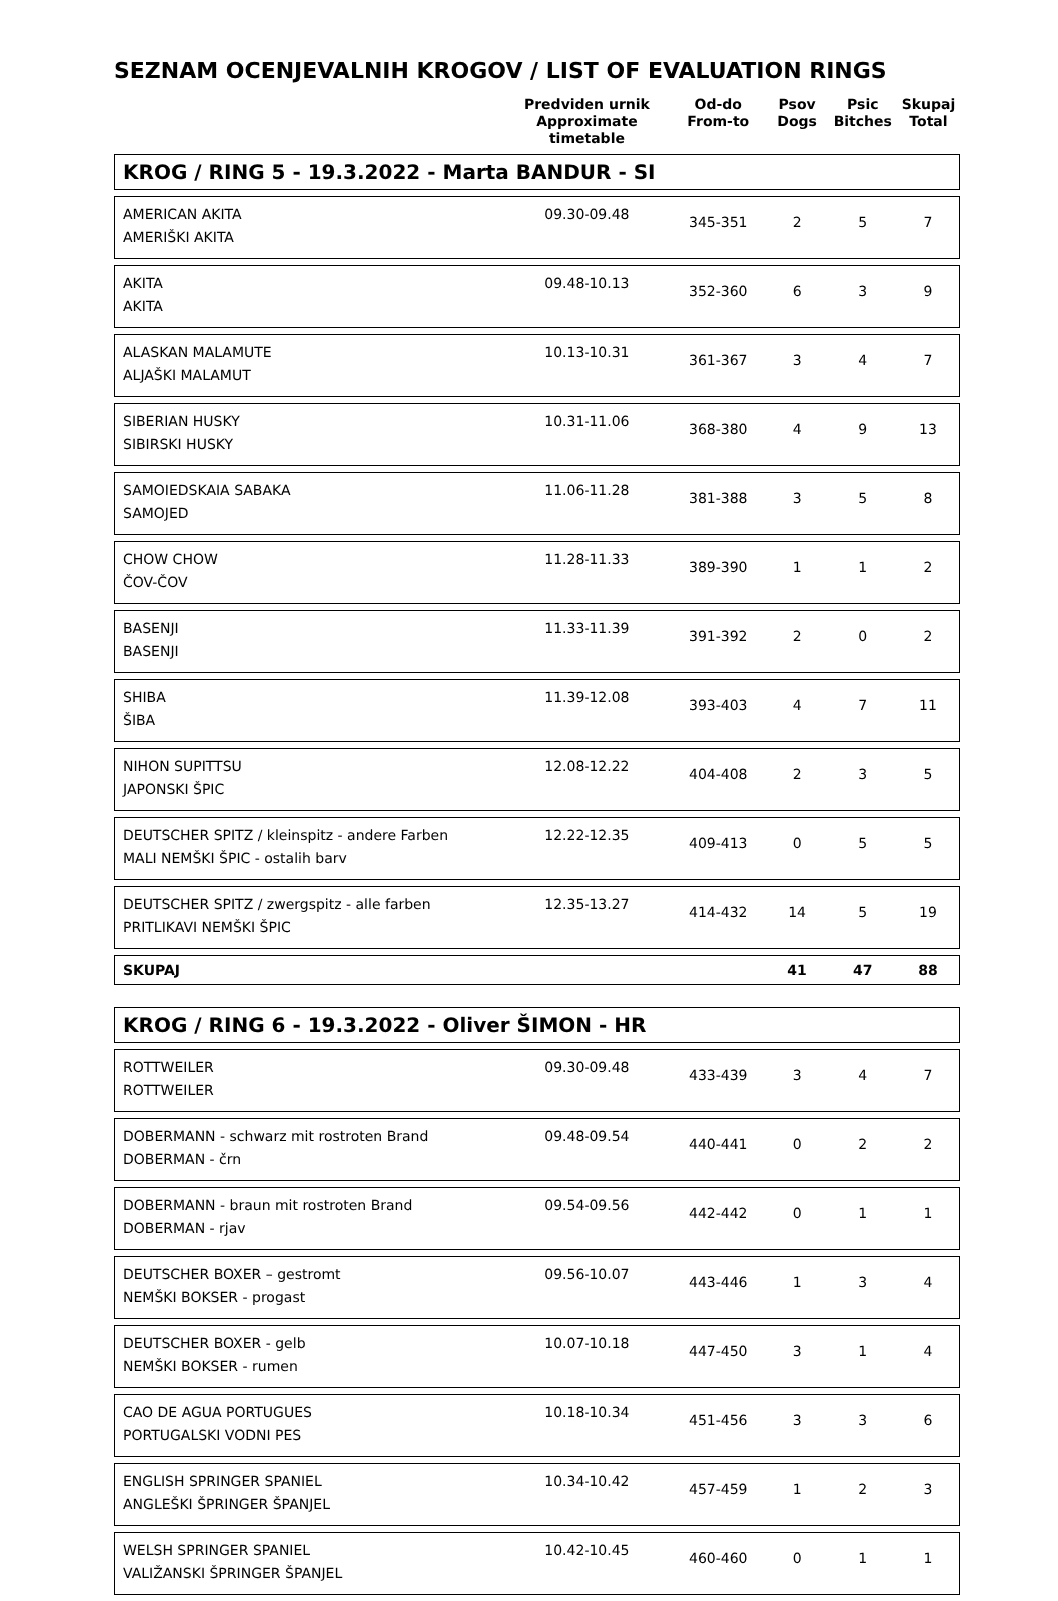SEZNAM OCENJEVALNIH KROGOV / LIST OF EVALUATION RINGS
| | Predviden urnik Approximate timetable | Od-do From-to | Psov Dogs | Psic Bitches | Skupaj Total |
| KROG / RING 5 - 19.3.2022 - Marta BANDUR - SI | | | | | |
| AMERICAN AKITA AMERIŠKI AKITA | 09.30-09.48 | 345-351 | 2 | 5 | 7 |
| AKITA AKITA | 09.48-10.13 | 352-360 | 6 | 3 | 9 |
| ALASKAN MALAMUTE ALJAŠKI MALAMUT | 10.13-10.31 | 361-367 | 3 | 4 | 7 |
| SIBERIAN HUSKY SIBIRSKI HUSKY | 10.31-11.06 | 368-380 | 4 | 9 | 13 |
| SAMOIEDSKAIA SABAKA SAMOJED | 11.06-11.28 | 381-388 | 3 | 5 | 8 |
| CHOW CHOW ČOV-ČOV | 11.28-11.33 | 389-390 | 1 | 1 | 2 |
| BASENJI BASENJI | 11.33-11.39 | 391-392 | 2 | 0 | 2 |
| SHIBA ŠIBA | 11.39-12.08 | 393-403 | 4 | 7 | 11 |
| NIHON SUPITTSU JAPONSKI ŠPIC | 12.08-12.22 | 404-408 | 2 | 3 | 5 |
| DEUTSCHER SPITZ / kleinspitz - andere Farben MALI NEMŠKI ŠPIC - ostalih barv | 12.22-12.35 | 409-413 | 0 | 5 | 5 |
| DEUTSCHER SPITZ / zwergspitz - alle farben PRITLIKAVI NEMŠKI ŠPIC | 12.35-13.27 | 414-432 | 14 | 5 | 19 |
| SKUPAJ | | | 41 | 47 | 88 |
| KROG / RING 6 - 19.3.2022 - Oliver ŠIMON - HR | | | | | |
| ROTTWEILER ROTTWEILER | 09.30-09.48 | 433-439 | 3 | 4 | 7 |
| DOBERMANN - schwarz mit rostroten Brand DOBERMAN - črn | 09.48-09.54 | 440-441 | 0 | 2 | 2 |
| DOBERMANN - braun mit rostroten Brand DOBERMAN - rjav | 09.54-09.56 | 442-442 | 0 | 1 | 1 |
| DEUTSCHER BOXER – gestromt NEMŠKI BOKSER - progast | 09.56-10.07 | 443-446 | 1 | 3 | 4 |
| DEUTSCHER BOXER - gelb NEMŠKI BOKSER - rumen | 10.07-10.18 | 447-450 | 3 | 1 | 4 |
| CAO DE AGUA PORTUGUES PORTUGALSKI VODNI PES | 10.18-10.34 | 451-456 | 3 | 3 | 6 |
| ENGLISH SPRINGER SPANIEL ANGLEŠKI ŠPRINGER ŠPANJEL | 10.34-10.42 | 457-459 | 1 | 2 | 3 |
| WELSH SPRINGER SPANIEL VALIŽANSKI ŠPRINGER ŠPANJEL | 10.42-10.45 | 460-460 | 0 | 1 | 1 |